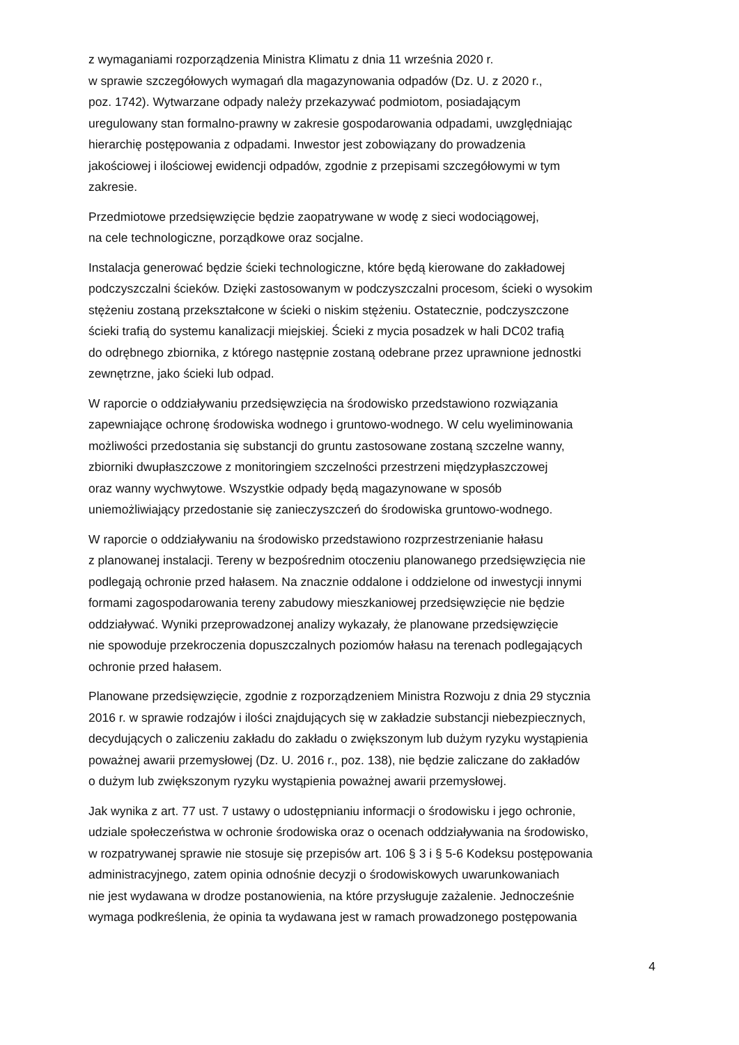z wymaganiami rozporządzenia Ministra Klimatu z dnia 11 września 2020 r.
w sprawie szczegółowych wymagań dla magazynowania odpadów (Dz. U. z 2020 r.,
poz. 1742). Wytwarzane odpady należy przekazywać podmiotom, posiadającym
uregulowany stan formalno-prawny w zakresie gospodarowania odpadami, uwzględniając
hierarchię postępowania z odpadami. Inwestor jest zobowiązany do prowadzenia
jakościowej i ilościowej ewidencji odpadów, zgodnie z przepisami szczegółowymi w tym
zakresie.
Przedmiotowe przedsięwzięcie będzie zaopatrywane w wodę z sieci wodociągowej,
na cele technologiczne, porządkowe oraz socjalne.
Instalacja generować będzie ścieki technologiczne, które będą kierowane do zakładowej
podczyszczalni ścieków. Dzięki zastosowanym w podczyszczalni procesom, ścieki o wysokim
stężeniu zostaną przekształcone w ścieki o niskim stężeniu. Ostatecznie, podczyszczone
ścieki trafią do systemu kanalizacji miejskiej. Ścieki z mycia posadzek w hali DC02 trafią
do odrębnego zbiornika, z którego następnie zostaną odebrane przez uprawnione jednostki
zewnętrzne, jako ścieki lub odpad.
W raporcie o oddziaływaniu przedsięwzięcia na środowisko przedstawiono rozwiązania
zapewniające ochronę środowiska wodnego i gruntowo-wodnego. W celu wyeliminowania
możliwości przedostania się substancji do gruntu zastosowane zostaną szczelne wanny,
zbiorniki dwupłaszczowe z monitoringiem szczelności przestrzeni międzypłaszczowej
oraz wanny wychwytowe. Wszystkie odpady będą magazynowane w sposób
uniemożliwiający przedostanie się zanieczyszczeń do środowiska gruntowo-wodnego.
W raporcie o oddziaływaniu na środowisko przedstawiono rozprzestrzenianie hałasu
z planowanej instalacji. Tereny w bezpośrednim otoczeniu planowanego przedsięwzięcia nie
podlegają ochronie przed hałasem. Na znacznie oddalone i oddzielone od inwestycji innymi
formami zagospodarowania tereny zabudowy mieszkaniowej przedsięwzięcie nie będzie
oddziaływać. Wyniki przeprowadzonej analizy wykazały, że planowane przedsięwzięcie
nie spowoduje przekroczenia dopuszczalnych poziomów hałasu na terenach podlegających
ochronie przed hałasem.
Planowane przedsięwzięcie, zgodnie z rozporządzeniem Ministra Rozwoju z dnia 29 stycznia
2016 r. w sprawie rodzajów i ilości znajdujących się w zakładzie substancji niebezpiecznych,
decydujących o zaliczeniu zakładu do zakładu o zwiększonym lub dużym ryzyku wystąpienia
poważnej awarii przemysłowej (Dz. U. 2016 r., poz. 138), nie będzie zaliczane do zakładów
o dużym lub zwiększonym ryzyku wystąpienia poważnej awarii przemysłowej.
Jak wynika z art. 77 ust. 7 ustawy o udostępnianiu informacji o środowisku i jego ochronie,
udziale społeczeństwa w ochronie środowiska oraz o ocenach oddziaływania na środowisko,
w rozpatrywanej sprawie nie stosuje się przepisów art. 106 § 3 i § 5-6 Kodeksu postępowania
administracyjnego, zatem opinia odnośnie decyzji o środowiskowych uwarunkowaniach
nie jest wydawana w drodze postanowienia, na które przysługuje zażalenie. Jednocześnie
wymaga podkreślenia, że opinia ta wydawana jest w ramach prowadzonego postępowania
4